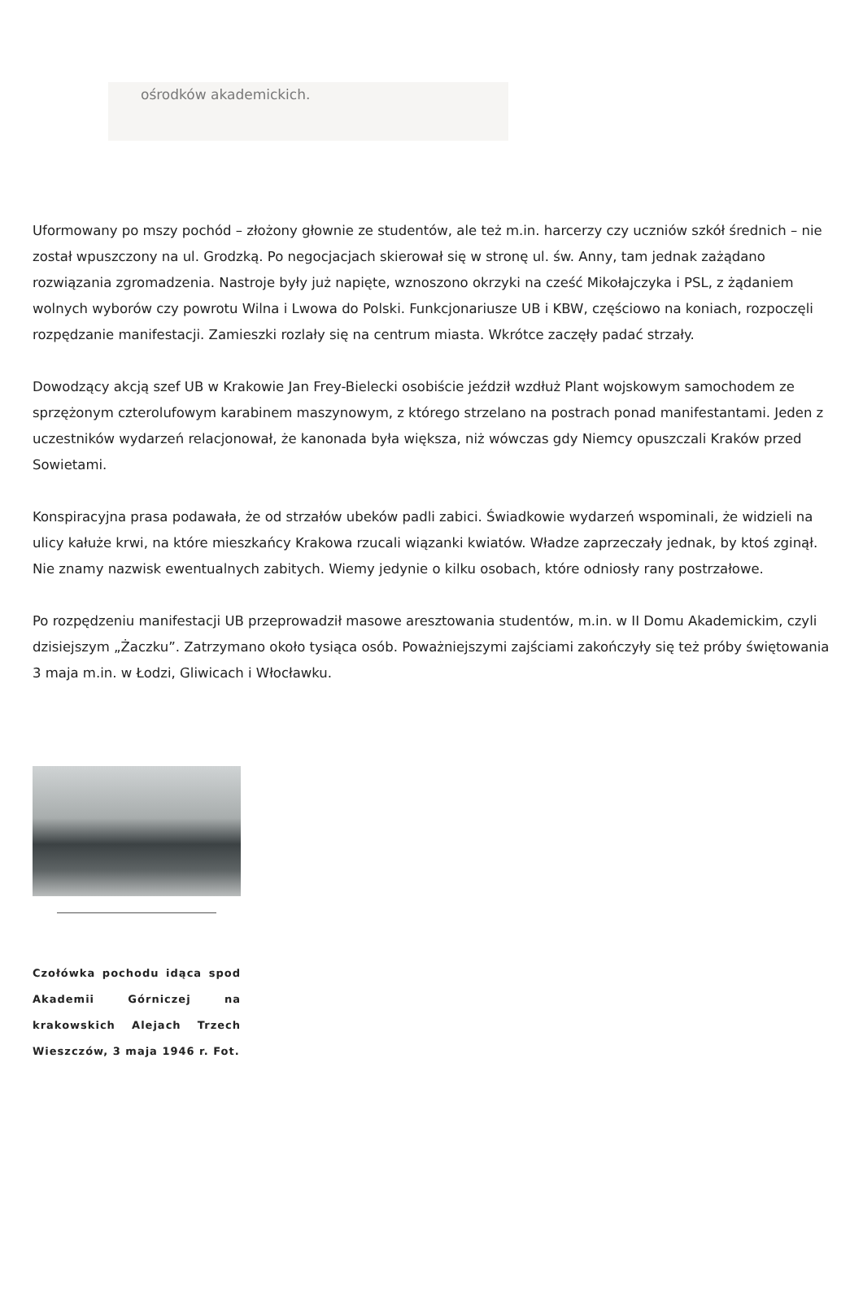ośrodków akademickich.
Uformowany po mszy pochód – złożony głownie ze studentów, ale też m.in. harcerzy czy uczniów szkół średnich – nie został wpuszczony na ul. Grodzką. Po negocjacjach skierował się w stronę ul. św. Anny, tam jednak zażądano rozwiązania zgromadzenia. Nastroje były już napięte, wznoszono okrzyki na cześć Mikołajczyka i PSL, z żądaniem wolnych wyborów czy powrotu Wilna i Lwowa do Polski. Funkcjonariusze UB i KBW, częściowo na koniach, rozpoczęli rozpędzanie manifestacji. Zamieszki rozlały się na centrum miasta. Wkrótce zaczęły padać strzały.
Dowodzący akcją szef UB w Krakowie Jan Frey-Bielecki osobiście jeździł wzdłuż Plant wojskowym samochodem ze sprzężonym czterolufowym karabinem maszynowym, z którego strzelano na postrach ponad manifestantami. Jeden z uczestników wydarzeń relacjonował, że kanonada była większa, niż wówczas gdy Niemcy opuszczali Kraków przed Sowietami.
Konspiracyjna prasa podawała, że od strzałów ubeków padli zabici. Świadkowie wydarzeń wspominali, że widzieli na ulicy kałuże krwi, na które mieszkańcy Krakowa rzucali wiązanki kwiatów. Władze zaprzeczały jednak, by ktoś zginął. Nie znamy nazwisk ewentualnych zabitych. Wiemy jedynie o kilku osobach, które odniosły rany postrzałowe.
Po rozpędzeniu manifestacji UB przeprowadził masowe aresztowania studentów, m.in. w II Domu Akademickim, czyli dzisiejszym „Żaczku”. Zatrzymano około tysiąca osób. Poważniejszymi zajściami zakończyły się też próby świętowania 3 maja m.in. w Łodzi, Gliwicach i Włocławku.
Czołówka pochodu idąca spod Akademii Górniczej na krakowskich Alejach Trzech Wieszczów, 3 maja 1946 r. Fot.